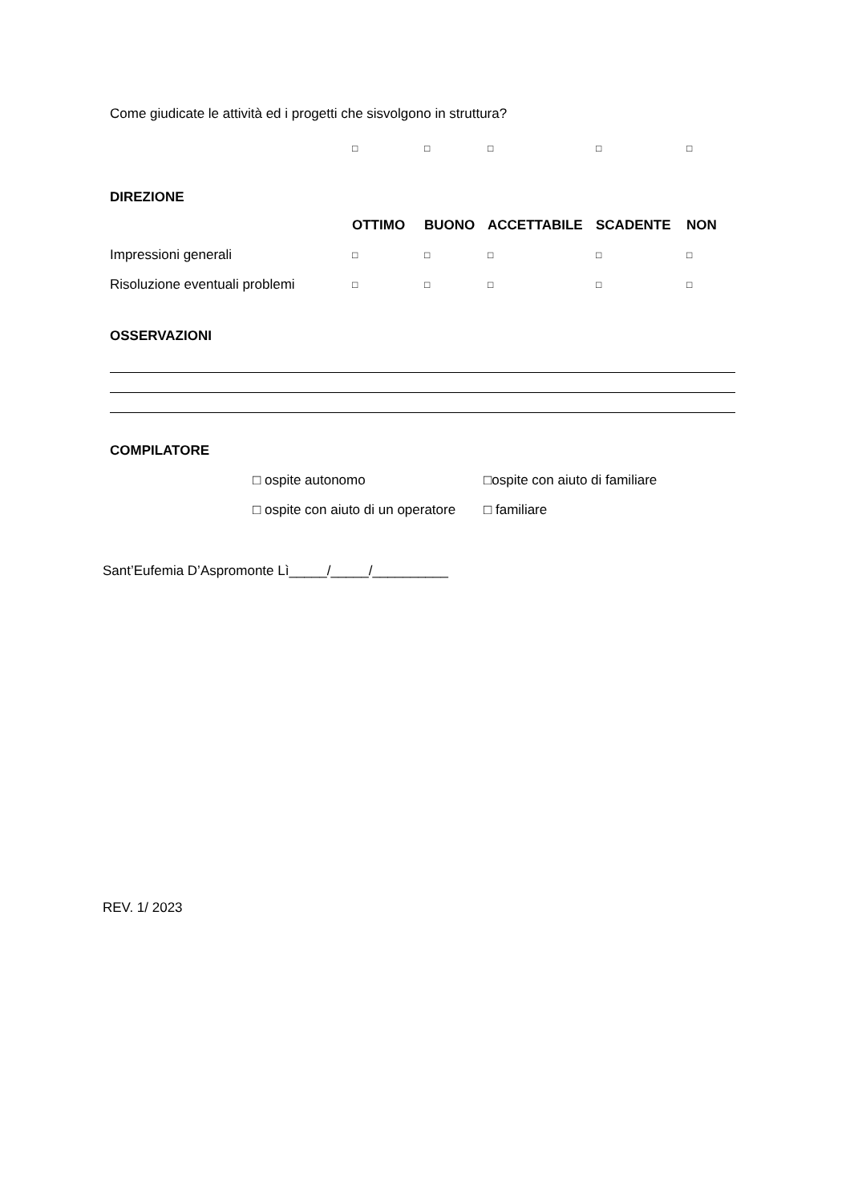Come giudicate le attività ed i progetti che sisvolgono in struttura?
| | □ | □ | □ | □ | □ |
DIREZIONE
| | OTTIMO | BUONO | ACCETTABILE | SCADENTE | NON |
| --- | --- | --- | --- | --- | --- |
| Impressioni generali | □ | □ | □ | □ | □ |
| Risoluzione eventuali problemi | □ | □ | □ | □ | □ |
OSSERVAZIONI
COMPILATORE
| □ ospite autonomo | □ospite con aiuto di familiare |
| □ ospite con aiuto di un operatore | □ familiare |
Sant’Eufemia D’Aspromonte Lì_____/_____/__________
REV. 1/ 2023